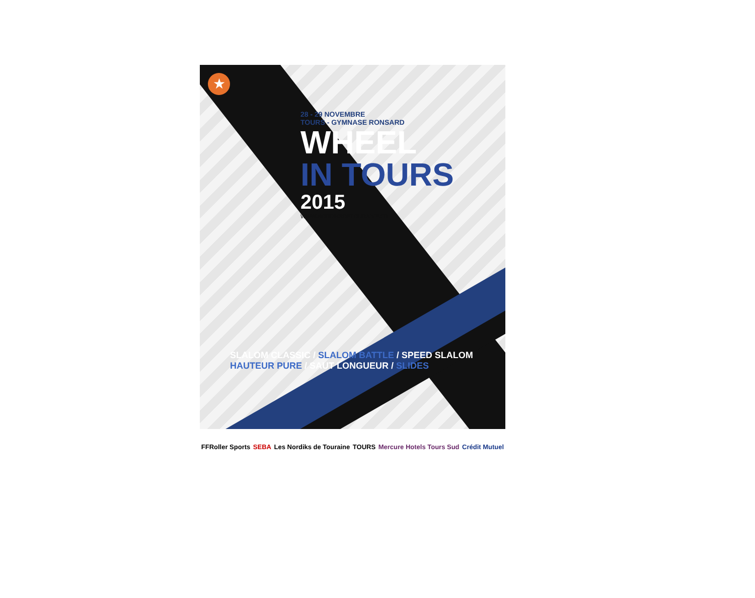★
28 - 29 NOVEMBRE
TOURS - GYMNASE RONSARD
WHEEL
IN TOURS
2015
WWW.NORDIKSDETOURAINE.FR
SLALOM CLASSIC / SLALOM BATTLE / SPEED SLALOM
HAUTEUR PURE / SAUT LONGUEUR / SLIDES
FFRoller Sports SEBA Les Nordiks de Touraine TOURS Mercure Hotels Tours Sud Crédit Mutuel